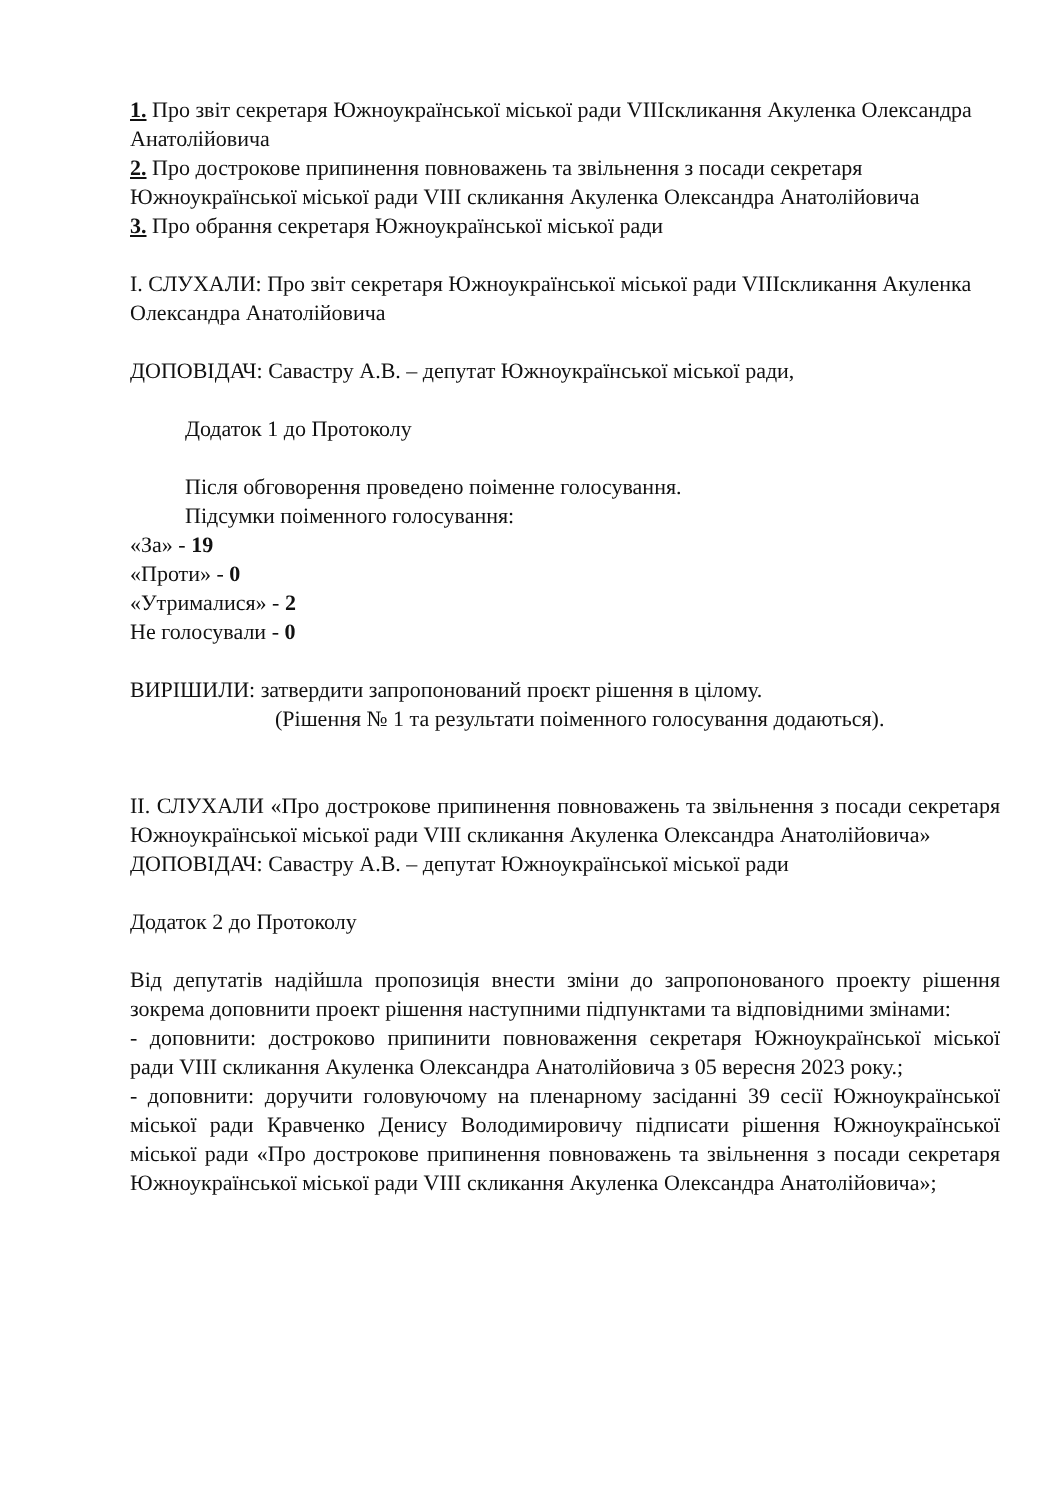1. Про звіт секретаря Южноукраїнської міської ради VIIIскликання Акуленка Олександра Анатолійовича
2. Про дострокове припинення повноважень та звільнення з посади секретаря Южноукраїнської міської ради VIII скликання Акуленка Олександра Анатолійовича
3. Про обрання секретаря Южноукраїнської міської ради
I. СЛУХАЛИ: Про звіт секретаря Южноукраїнської міської ради VIIIскликання Акуленка Олександра Анатолійовича
ДОПОВІДАЧ: Савастру А.В. – депутат Южноукраїнської міської ради,
Додаток 1 до Протоколу
Після обговорення проведено поіменне голосування.
Підсумки поіменного голосування:
«За» - 19
«Проти» - 0
«Утрималися» - 2
Не голосували - 0
ВИРІШИЛИ: затвердити запропонований проєкт рішення в цілому.
(Рішення № 1 та результати поіменного голосування додаються).
II. СЛУХАЛИ «Про дострокове припинення повноважень та звільнення з посади секретаря Южноукраїнської міської ради VIII скликання Акуленка Олександра Анатолійовича»
ДОПОВІДАЧ: Савастру А.В. – депутат Южноукраїнської міської ради
Додаток 2 до Протоколу
Від депутатів надійшла пропозиція внести зміни до запропонованого проекту рішення зокрема доповнити проект рішення наступними підпунктами та відповідними змінами:
- доповнити: достроково припинити повноваження секретаря Южноукраїнської міської ради VIII скликання Акуленка Олександра Анатолійовича з 05 вересня 2023 року.;
- доповнити: доручити головуючому на пленарному засіданні 39 сесії Южноукраїнської міської ради Кравченко Денису Володимировичу підписати рішення Южноукраїнської міської ради «Про дострокове припинення повноважень та звільнення з посади секретаря Южноукраїнської міської ради VIII скликання Акуленка Олександра Анатолійовича»;